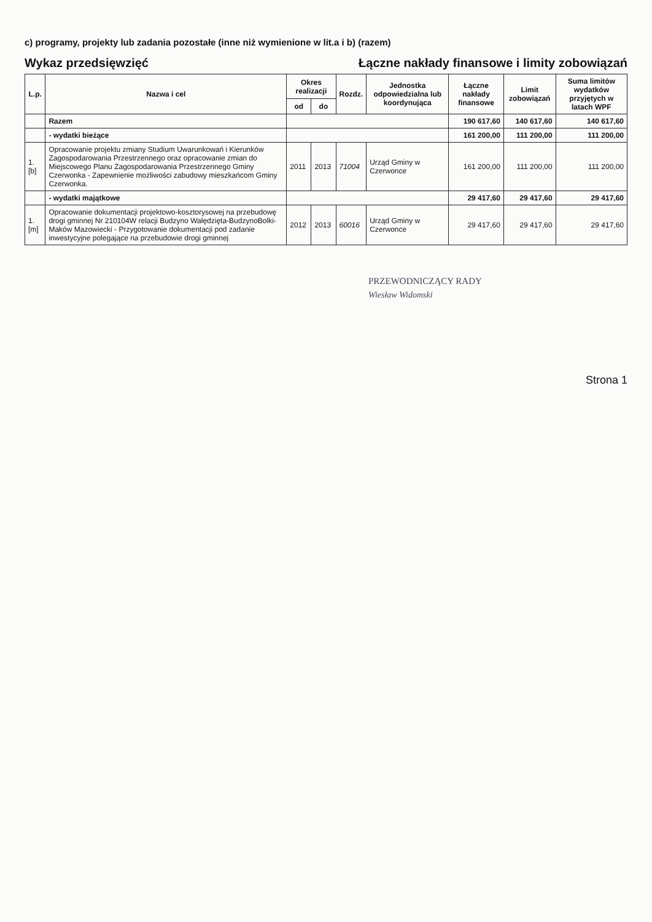c) programy, projekty lub zadania pozostałe (inne niż wymienione w lit.a i b) (razem)
Wykaz przedsięwzięć
Łączne nakłady finansowe i limity zobowiązań
| L.p. | Nazwa i cel | Okres realizacji | | Rozdz. | Jednostka odpowiedzialna lub koordynująca | Łączne nakłady finansowe | Limit zobowiązań | Suma limitów wydatków przyjętych w latach WPF |
| --- | --- | --- | --- | --- | --- | --- | --- | --- |
| | | od | do | | | | | |
| | Razem | | | | | 190 617,60 | 140 617,60 | 140 617,60 |
| | - wydatki bieżące | | | | | 161 200,00 | 111 200,00 | 111 200,00 |
| 1.[b] | Opracowanie projektu zmiany Studium Uwarunkowań i Kierunków Zagospodarowania Przestrzennego oraz opracowanie zmian do Miejscowego Planu Zagospodarowania Przestrzennego Gminy Czerwonka - Zapewnienie możliwości zabudowy mieszkańcom Gminy Czerwonka. | 2011 | 2013 | 71004 | Urząd Gminy w Czerwonce | 161 200,00 | 111 200,00 | 111 200,00 |
| | - wydatki majątkowe | | | | | 29 417,60 | 29 417,60 | 29 417,60 |
| 1.[m] | Opracowanie dokumentacji projektowo-kosztorysowej na przebudowę drogi gminnej Nr 210104W relacji Budzyno Wałędzięta-BudzynoBolki-Maków Mazowiecki - Przygotowanie dokumentacji pod zadanie inwestycyjne polegające na przebudowie drogi gminnej | 2012 | 2013 | 60016 | Urząd Gminy w Czerwonce | 29 417,60 | 29 417,60 | 29 417,60 |
PRZEWODNICZĄCY RADY
Wiesław Widomski
Strona 1